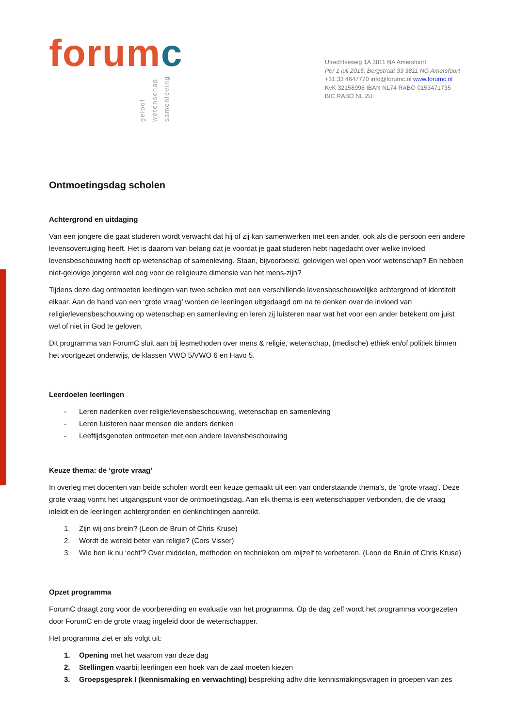forumc
geloof
wetenschap
samenleving
Utrechtseweg 1A 3811 NA Amersfoort
Per 1 juli 2015: Bergstraat 33 3811 NG Amersfoort
+31 33 4647770 info@forumc.nl www.forumc.nl
KvK 32158998 IBAN NL74 RABO 0153471735
BIC RABO NL 2U
Ontmoetingsdag scholen
Achtergrond en uitdaging
Van een jongere die gaat studeren wordt verwacht dat hij of zij kan samenwerken met een ander, ook als die persoon een andere levensovertuiging heeft. Het is daarom van belang dat je voordat je gaat studeren hebt nagedacht over welke invloed levensbeschouwing heeft op wetenschap of samenleving. Staan, bijvoorbeeld, gelovigen wel open voor wetenschap? En hebben niet-gelovige jongeren wel oog voor de religieuze dimensie van het mens-zijn?
Tijdens deze dag ontmoeten leerlingen van twee scholen met een verschillende levensbeschouwelijke achtergrond of identiteit elkaar. Aan de hand van een ‘grote vraag’ worden de leerlingen uitgedaagd om na te denken over de invloed van religie/levensbeschouwing op wetenschap en samenleving en leren zij luisteren naar wat het voor een ander betekent om juist wel of niet in God te geloven.
Dit programma van ForumC sluit aan bij lesmethoden over mens & religie, wetenschap, (medische) ethiek en/of politiek binnen het voortgezet onderwijs, de klassen VWO 5/VWO 6 en Havo 5.
Leerdoelen leerlingen
- Leren nadenken over religie/levensbeschouwing, wetenschap en samenleving
- Leren luisteren naar mensen die anders denken
- Leeftijdsgenoten ontmoeten met een andere levensbeschouwing
Keuze thema: de ‘grote vraag’
In overleg met docenten van beide scholen wordt een keuze gemaakt uit een van onderstaande thema’s, de ‘grote vraag’. Deze grote vraag vormt het uitgangspunt voor de ontmoetingsdag. Aan elk thema is een wetenschapper verbonden, die de vraag inleidt en de leerlingen achtergronden en denkrichtingen aanreikt.
1. Zijn wij ons brein? (Leon de Bruin of Chris Kruse)
2. Wordt de wereld beter van religie? (Cors Visser)
3. Wie ben ik nu ‘echt’? Over middelen, methoden en technieken om mijzelf te verbeteren. (Leon de Bruin of Chris Kruse)
Opzet programma
ForumC draagt zorg voor de voorbereiding en evaluatie van het programma. Op de dag zelf wordt het programma voorgezeten door ForumC en de grote vraag ingeleid door de wetenschapper.
Het programma ziet er als volgt uit:
1. Opening met het waarom van deze dag
2. Stellingen waarbij leerlingen een hoek van de zaal moeten kiezen
3. Groepsgesprek I (kennismaking en verwachting) bespreking adhv drie kennismakingsvragen in groepen van zes